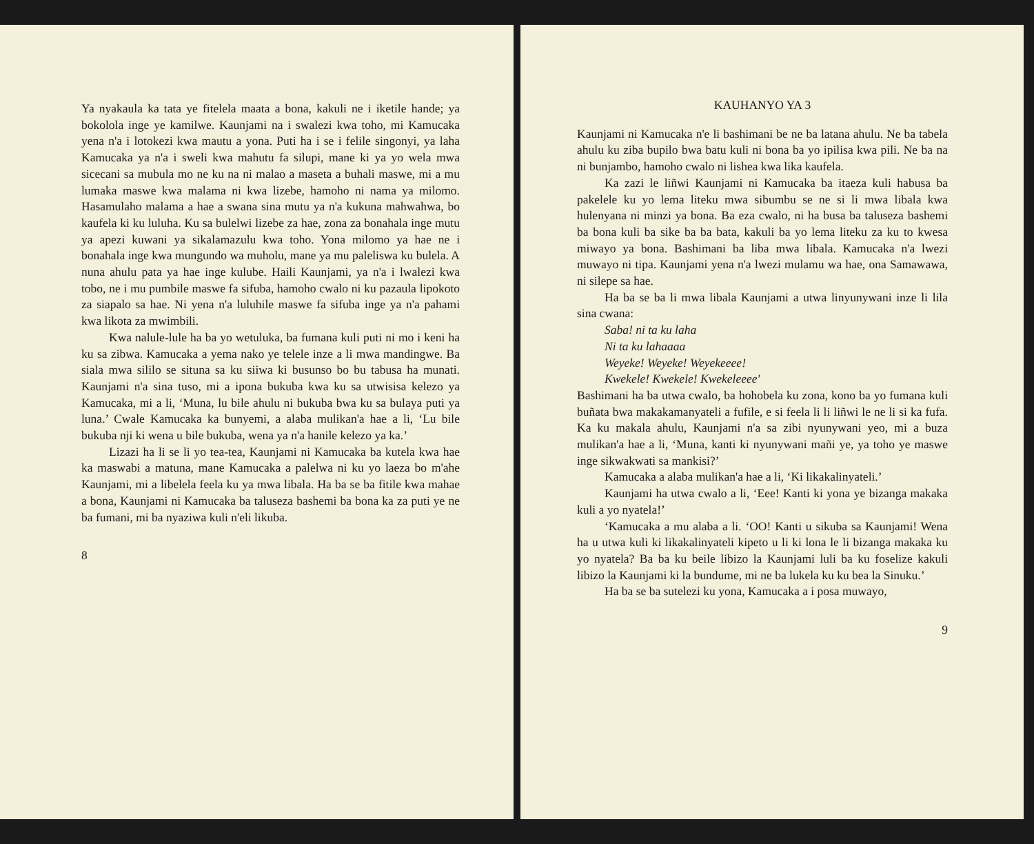Ya nyakaula ka tata ye fitelela maata a bona, kakuli ne i iketile hande; ya bokolola inge ye kamilwe. Kaunjami na i swalezi kwa toho, mi Kamucaka yena n'a i lotokezi kwa mautu a yona. Puti ha i se i felile singonyi, ya laha Kamucaka ya n'a i sweli kwa mahutu fa silupi, mane ki ya yo wela mwa sicecani sa mubula mo ne ku na ni malao a maseta a buhali maswe, mi a mu lumaka maswe kwa malama ni kwa lizebe, hamoho ni nama ya milomo. Hasamulaho malama a hae a swana sina mutu ya n'a kukuna mahwahwa, bo kaufela ki ku luluha. Ku sa bulelwi lizebe za hae, zona za bonahala inge mutu ya apezi kuwani ya sikalamazulu kwa toho. Yona milomo ya hae ne i bonahala inge kwa mungundo wa muholu, mane ya mu paleliswa ku bulela. A nuna ahulu pata ya hae inge kulube. Haili Kaunjami, ya n'a i lwalezi kwa tobo, ne i mu pumbile maswe fa sifuba, hamoho cwalo ni ku pazaula lipokoto za siapalo sa hae. Ni yena n'a luluhile maswe fa sifuba inge ya n'a pahami kwa likota za mwimbili.
Kwa nalule-lule ha ba yo wetuluka, ba fumana kuli puti ni mo i keni ha ku sa zibwa. Kamucaka a yema nako ye telele inze a li mwa mandingwe. Ba siala mwa sililo se situna sa ku siiwa ki busunso bo bu tabusa ha munati. Kaunjami n'a sina tuso, mi a ipona bukuba kwa ku sa utwisisa kelezo ya Kamucaka, mi a li, ‘Muna, lu bile ahulu ni bukuba bwa ku sa bulaya puti ya luna.’ Cwale Kamucaka ka bunyemi, a alaba mulikan'a hae a li, ‘Lu bile bukuba nji ki wena u bile bukuba, wena ya n'a hanile kelezo ya ka.’
Lizazi ha li se li yo tea-tea, Kaunjami ni Kamucaka ba kutela kwa hae ka maswabi a matuna, mane Kamucaka a palelwa ni ku yo laeza bo m'ahe Kaunjami, mi a libelela feela ku ya mwa libala. Ha ba se ba fitile kwa mahae a bona, Kaunjami ni Kamucaka ba taluseza bashemi ba bona ka za puti ye ne ba fumani, mi ba nyaziwa kuli n'eli likuba.
8
KAUHANYO YA 3
Kaunjami ni Kamucaka n'e li bashimani be ne ba latana ahulu. Ne ba tabela ahulu ku ziba bupilo bwa batu kuli ni bona ba yo ipilisa kwa pili. Ne ba na ni bunjambo, hamoho cwalo ni lishea kwa lika kaufela.
Ka zazi le liñwi Kaunjami ni Kamucaka ba itaeza kuli habusa ba pakelele ku yo lema liteku mwa sibumbu se ne si li mwa libala kwa hulenyana ni minzi ya bona. Ba eza cwalo, ni ha busa ba taluseza bashemi ba bona kuli ba sike ba ba bata, kakuli ba yo lema liteku za ku to kwesa miwayo ya bona. Bashimani ba liba mwa libala. Kamucaka n'a lwezi muwayo ni tipa. Kaunjami yena n'a lwezi mulamu wa hae, ona Samawawa, ni silepe sa hae.
Ha ba se ba li mwa libala Kaunjami a utwa linyunywani inze li lila sina cwana:
Saba! ni ta ku laha
Ni ta ku lahaaaa
Weyeke! Weyeke! Weyekeeee!
Kwekele! Kwekele! Kwekeleeee'
Bashimani ha ba utwa cwalo, ba hohobela ku zona, kono ba yo fumana kuli buñata bwa makakamanyateli a fufile, e si feela li li liñwi le ne li si ka fufa. Ka ku makala ahulu, Kaunjami n'a sa zibi nyunywani yeo, mi a buza mulikan'a hae a li, ‘Muna, kanti ki nyunywani mañi ye, ya toho ye maswe inge sikwakwati sa mankisi?’
Kamucaka a alaba mulikan'a hae a li, ‘Ki likakalinyateli.’
Kaunjami ha utwa cwalo a li, ‘Eee! Kanti ki yona ye bizanga makaka kuli a yo nyatela!’
‘Kamucaka a mu alaba a li. ‘OO! Kanti u sikuba sa Kaunjami! Wena ha u utwa kuli ki likakalinyateli kipeto u li ki lona le li bizanga makaka ku yo nyatela? Ba ba ku beile libizo la Kaunjami luli ba ku foselize kakuli libizo la Kaunjami ki la bundume, mi ne ba lukela ku ku bea la Sinuku.’
Ha ba se ba sutelezi ku yona, Kamucaka a i posa muwayo,
9